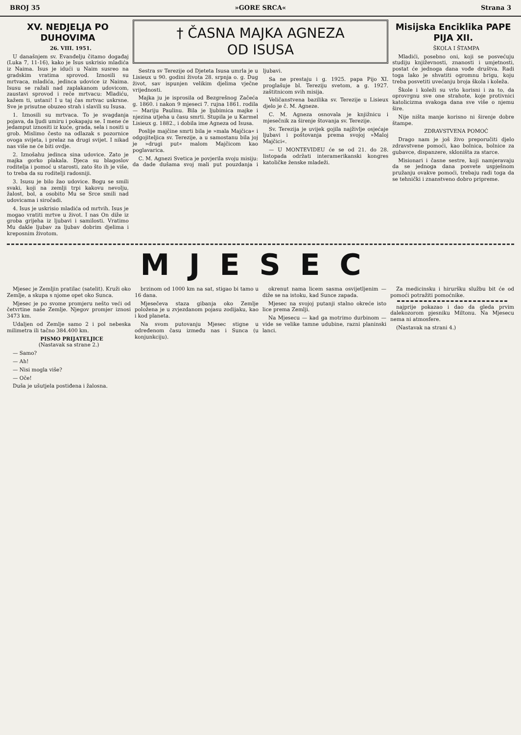BROJ 35 »GORE SRCA« Strana 3
XV. NEDJELJA PO DUHOVIMA
26. VIII. 1951.
U današnjem sv. Evanđelju čitamo događaj (Luka 7, 11-16), kako je Isus uskrisio mladića iz Naima. Isus je idući u Naim susreo na gradskim vratima sprovod. Iznosili su mrtvaca, mladića, jedinca udovice iz Naima. Isusu se ražali nad zaplakanom udovicom, zaustavi sprovod i reče mrtvacu: Mladiću, kažem ti, ustani! I u taj čas mrtvac uskrsne. Sve je prisutne obuzeo strah i slavili su Isusa.
1. Iznosili su mrtvaca. To je svagdanja pojava, da ljudi umiru i pokapaju se. I mene će jedamput iznositi iz kuće, grada, sela i nositi u grob. Mislimo često na odlazak s pozornice ovoga svijeta, i prelaz na drugi svijet. I nikad nas više ne će biti ovdje.
2. Iznošahu jedinca sina udovice. Zato je majka gorko plakala. Djeca su blagoslov roditelja i pomoć u starosti, zato što ih je više, to treba da su roditelji radosniji.
3. Isusu je bilo žao udovice. Bogu se smili svaki, koji na zemlji trpi kakovu nevolju, žalost, bol, a osobito Mu se Srce smili nad udovicama i siročadi.
4. Isus je uskrisio mladića od mrtvih. Isus je mogao vratiti mrtve u život. I nas On diže iz groba grijeha iz ljubavi i samilosti. Vratimo Mu dakle ljubav za ljubav dobrim djelima i kreposnim životom.
† ČASNA MAJKA AGNEZA
OD ISUSA
Sestra sv Terezije od Djeteta Isusa umrla je u Lisieux u 90. godini života 28. srpnja o. g. Dug život, sav ispunjen velikim djelima vječne vrijednosti.
Majka ju je isprosila od Bezgrešnog Začeća g. 1860. i nakon 9 mjeseci 7. rujna 1861. rodila — Mariju Paulinu. Bila je ljubimica majke i njezina utjeha u času smrti. Stupila je u Karmel Lisieux g. 1882., i dobila ime Agneza od Isusa.
Poslije majčine smrti bila je »mala Majčica« i odgojiteljica sv. Terezije, a u samostanu bila joj je »drugi put« malom Majčicom kao poglavarica.
C. M. Agnezi Svetica je povjerila svoju misiju: da dade dušama svoj mali put pouzdanja i ljubavi.
Sa ne prestaju i g. 1925. papa Pijo XI. proglašuje bl. Tereziju svetom, a g. 1927. zaštitnicom svih misija.
Veličanstvena bazilika sv. Terezije u Lisieux djelo je č. M. Agneze.
C. M. Agneza osnovala je knjižnicu i mjesečnik za širenje štovanja sv. Terezije.
Sv. Terezija je uvijek gojila najživlje osjećaje ljubavi i poštovanja prema svojoj »Maloj Majčici«.
— U MONTEVIDEU će se od 21. do 28. listopada održati interamerikanski kongres katoličke ženske mladeži.
Misijska Enciklika PAPE PIJA XII.
ŠKOLA I ŠTAMPA
Mladići, posebno oni, koji se posvećuju studiju književnosti, znanosti i umjetnosti, postat će jednoga dana vođe društva. Radi toga lako je shvatiti ogromnu brigu, koju treba posvetiti uvećanju broja škola i koleža.
Škole i koleži su vrlo korisni i za to, da oprovrgnu sve one strahote, koje protivnici katolicizma svakoga dana sve više o njemu šire.
Nije ništa manje korisno ni širenje dobre štampe.
ZDRAVSTVENA POMOĆ
Drago nam je još živo preporučiti djelo zdravstvene pomoći, kao bolnica, bolnice za gubavce, dispanzere, skloništa za starce.
Misionari i časne sestre, koji namjeravaju da se jednoga dana posvete uspješnom pružanju ovakve pomoći, trebaju radi toga da se tehnički i znanstveno dobro pripreme.
MJESEC
Mjesec je Zemljin pratilac (satelit). Kruži oko Zemlje, a skupa s njome opet oko Sunca.
Mjesec je po svome promjeru nešto veći od četvrtine naše Zemlje. Njegov promjer iznosi 3473 km.
Udaljen od Zemlje samo 2 i pol nebeska milimetra ili tačno 384.400 km.
PISMO PRIJATELJICE
(Nastavak sa strane 2.)
— Samo?
— Ah!
— Nisi mogla više?
— Oče!
Duša je ušutjela postiđena i žalosna.
brzinom od 1000 km na sat, stigao bi tamo u 16 dana.
Mjesečeva staza gibanja oko Zemlje položena je u zvjezdanom pojasu zodijaku, kao i kod planeta.
Na svom putovanju Mjesec stigne u određenom času između nas i Sunca (u konjunkciju).
okrenut nama licem sasma osvijetljenim — diže se na istoku, kad Sunce zapada.
Mjesec na svojoj putanji stalno okreće isto lice prema Zemlji.
Na Mjesecu — kad ga motrimo durbinom — vide se velike tamne udubine, razni planinski lanci.
Za medicinsku i hiruršku službu bit će od pomoći potražiti pomoćnike.
najprije pokazao i dao da gleda prvim dalekozorom pjesniku Miltonu. Na Mjesecu nema ni atmosfere.
(Nastavak na strani 4.)